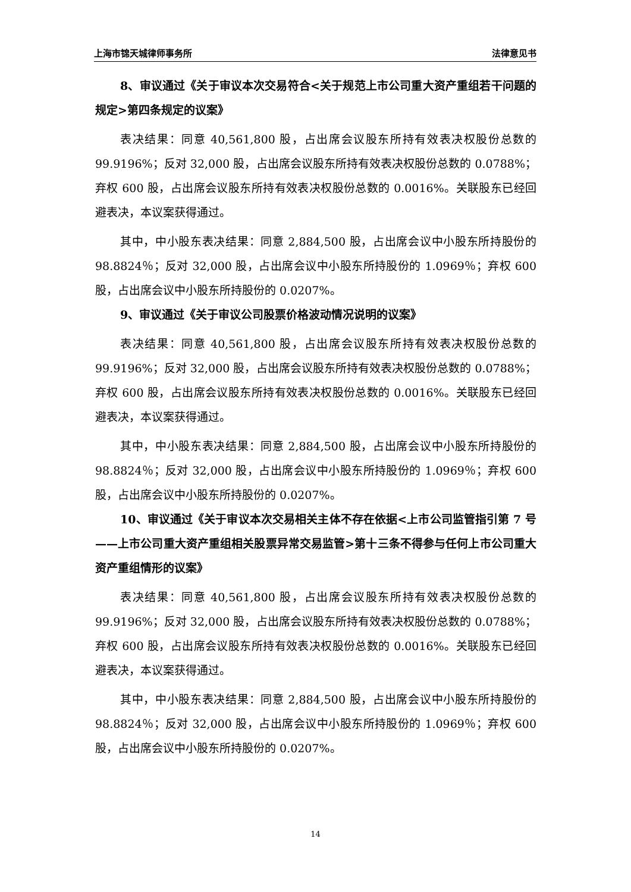上海市锦天城律师事务所 法律意见书
8、审议通过《关于审议本次交易符合<关于规范上市公司重大资产重组若干问题的规定>第四条规定的议案》
表决结果：同意 40,561,800 股，占出席会议股东所持有效表决权股份总数的 99.9196%；反对 32,000 股，占出席会议股东所持有效表决权股份总数的 0.0788%；弃权 600 股，占出席会议股东所持有效表决权股份总数的 0.0016%。关联股东已经回避表决，本议案获得通过。
其中，中小股东表决结果：同意 2,884,500 股，占出席会议中小股东所持股份的 98.8824％；反对 32,000 股，占出席会议中小股东所持股份的 1.0969％；弃权 600 股，占出席会议中小股东所持股份的 0.0207%。
9、审议通过《关于审议公司股票价格波动情况说明的议案》
表决结果：同意 40,561,800 股，占出席会议股东所持有效表决权股份总数的 99.9196%；反对 32,000 股，占出席会议股东所持有效表决权股份总数的 0.0788%；弃权 600 股，占出席会议股东所持有效表决权股份总数的 0.0016%。关联股东已经回避表决，本议案获得通过。
其中，中小股东表决结果：同意 2,884,500 股，占出席会议中小股东所持股份的 98.8824％；反对 32,000 股，占出席会议中小股东所持股份的 1.0969％；弃权 600 股，占出席会议中小股东所持股份的 0.0207%。
10、审议通过《关于审议本次交易相关主体不存在依据<上市公司监管指引第 7 号——上市公司重大资产重组相关股票异常交易监管>第十三条不得参与任何上市公司重大资产重组情形的议案》
表决结果：同意 40,561,800 股，占出席会议股东所持有效表决权股份总数的 99.9196%；反对 32,000 股，占出席会议股东所持有效表决权股份总数的 0.0788%；弃权 600 股，占出席会议股东所持有效表决权股份总数的 0.0016%。关联股东已经回避表决，本议案获得通过。
其中，中小股东表决结果：同意 2,884,500 股，占出席会议中小股东所持股份的 98.8824％；反对 32,000 股，占出席会议中小股东所持股份的 1.0969％；弃权 600 股，占出席会议中小股东所持股份的 0.0207%。
14